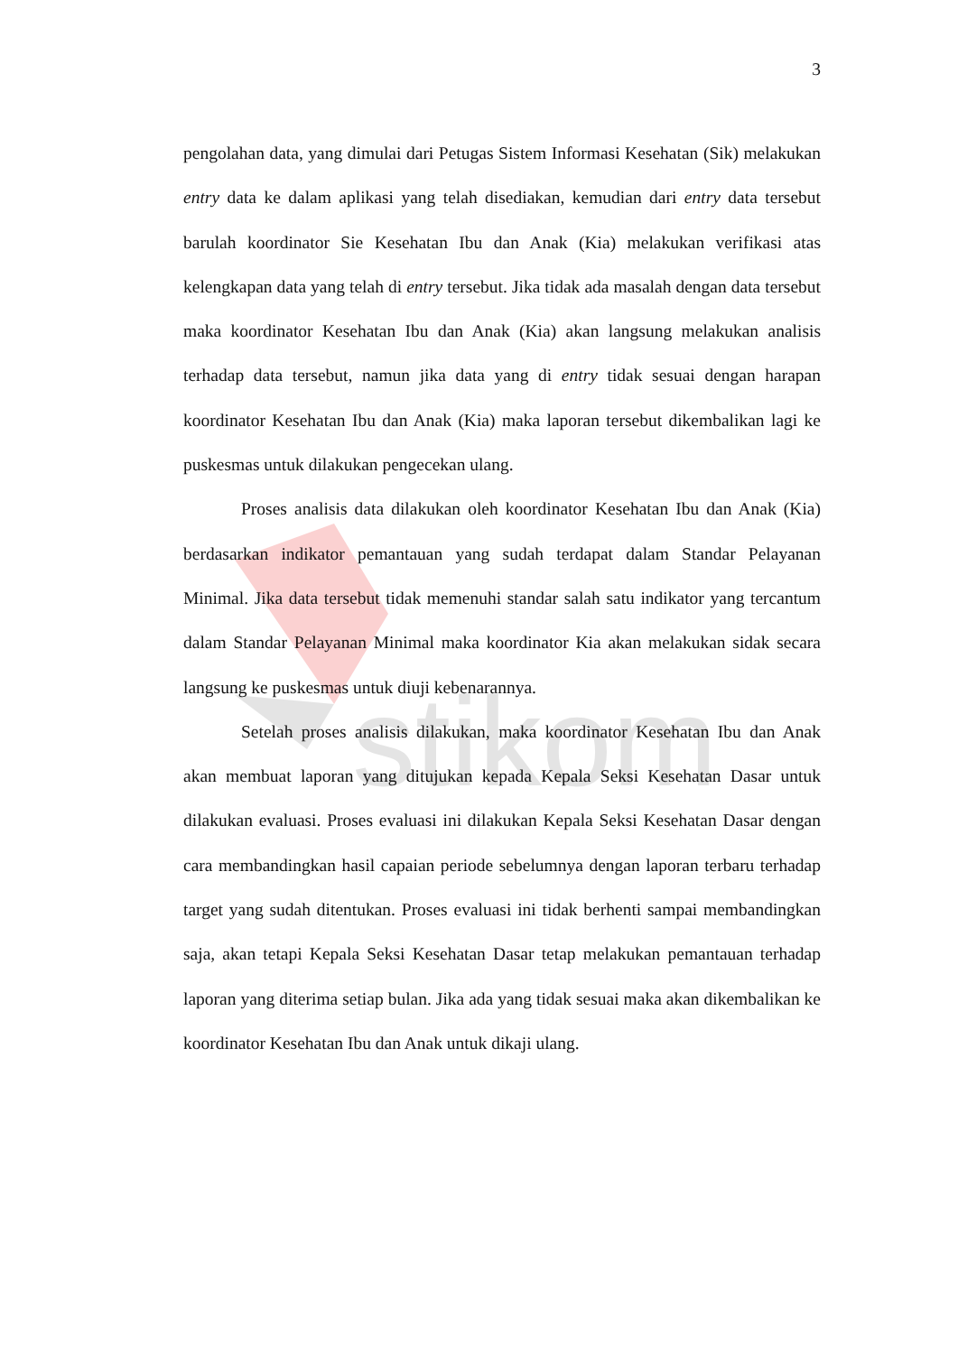stikom
3
pengolahan data, yang dimulai dari Petugas Sistem Informasi Kesehatan (Sik) melakukan entry data ke dalam aplikasi yang telah disediakan, kemudian dari entry data tersebut barulah koordinator Sie Kesehatan Ibu dan Anak (Kia) melakukan verifikasi atas kelengkapan data yang telah di entry tersebut. Jika tidak ada masalah dengan data tersebut maka koordinator Kesehatan Ibu dan Anak (Kia) akan langsung melakukan analisis terhadap data tersebut, namun jika data yang di entry tidak sesuai dengan harapan koordinator Kesehatan Ibu dan Anak (Kia) maka laporan tersebut dikembalikan lagi ke puskesmas untuk dilakukan pengecekan ulang.
Proses analisis data dilakukan oleh koordinator Kesehatan Ibu dan Anak (Kia) berdasarkan indikator pemantauan yang sudah terdapat dalam Standar Pelayanan Minimal. Jika data tersebut tidak memenuhi standar salah satu indikator yang tercantum dalam Standar Pelayanan Minimal maka koordinator Kia akan melakukan sidak secara langsung ke puskesmas untuk diuji kebenarannya.
Setelah proses analisis dilakukan, maka koordinator Kesehatan Ibu dan Anak akan membuat laporan yang ditujukan kepada Kepala Seksi Kesehatan Dasar untuk dilakukan evaluasi. Proses evaluasi ini dilakukan Kepala Seksi Kesehatan Dasar dengan cara membandingkan hasil capaian periode sebelumnya dengan laporan terbaru terhadap target yang sudah ditentukan. Proses evaluasi ini tidak berhenti sampai membandingkan saja, akan tetapi Kepala Seksi Kesehatan Dasar tetap melakukan pemantauan terhadap laporan yang diterima setiap bulan. Jika ada yang tidak sesuai maka akan dikembalikan ke koordinator Kesehatan Ibu dan Anak untuk dikaji ulang.